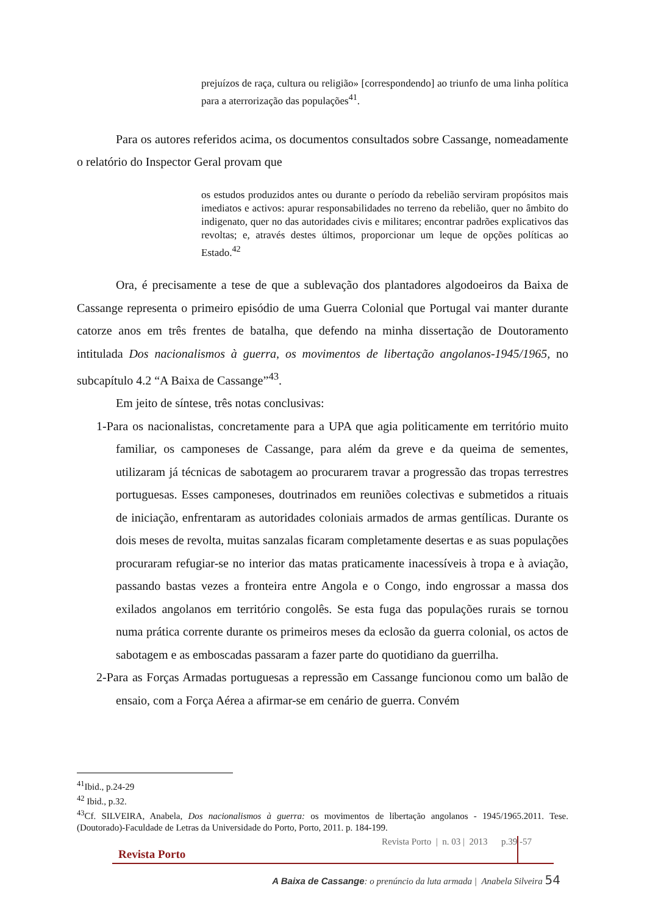prejuízos de raça, cultura ou religião» [correspondendo] ao triunfo de uma linha política para a aterrorização das populações<sup>41</sup>.
Para os autores referidos acima, os documentos consultados sobre Cassange, nomeadamente o relatório do Inspector Geral provam que
os estudos produzidos antes ou durante o período da rebelião serviram propósitos mais imediatos e activos: apurar responsabilidades no terreno da rebelião, quer no âmbito do indigenato, quer no das autoridades civis e militares; encontrar padrões explicativos das revoltas; e, através destes últimos, proporcionar um leque de opções políticas ao Estado.<sup>42</sup>
Ora, é precisamente a tese de que a sublevação dos plantadores algodoeiros da Baixa de Cassange representa o primeiro episódio de uma Guerra Colonial que Portugal vai manter durante catorze anos em três frentes de batalha, que defendo na minha dissertação de Doutoramento intitulada Dos nacionalismos à guerra, os movimentos de libertação angolanos-1945/1965, no subcapítulo 4.2 “A Baixa de Cassange”<sup>43</sup>.
Em jeito de síntese, três notas conclusivas:
1-Para os nacionalistas, concretamente para a UPA que agia politicamente em território muito familiar, os camponeses de Cassange, para além da greve e da queima de sementes, utilizaram já técnicas de sabotagem ao procurarem travar a progressão das tropas terrestres portuguesas. Esses camponeses, doutrinados em reuniões colectivas e submetidos a rituais de iniciação, enfrentaram as autoridades coloniais armados de armas gentílicas. Durante os dois meses de revolta, muitas sanzalas ficaram completamente desertas e as suas populações procuraram refugiar-se no interior das matas praticamente inacessíveis à tropa e à aviação, passando bastas vezes a fronteira entre Angola e o Congo, indo engrossar a massa dos exilados angolanos em território congolês. Se esta fuga das populações rurais se tornou numa prática corrente durante os primeiros meses da eclosão da guerra colonial, os actos de sabotagem e as emboscadas passaram a fazer parte do quotidiano da guerrilha.
2-Para as Forças Armadas portuguesas a repressão em Cassange funcionou como um balão de ensaio, com a Força Aérea a afirmar-se em cenário de guerra. Convém
<sup>41</sup> Ibid., p.24-29
<sup>42</sup> Ibid., p.32.
<sup>43</sup> Cf. SILVEIRA, Anabela, Dos nacionalismos à guerra: os movimentos de libertação angolanos - 1945/1965.2011. Tese. (Doutorado)-Faculdade de Letras da Universidade do Porto, Porto, 2011. p. 184-199.
Revista Porto | n. 03 | 2013 p.39 -57
Revista Porto
A Baixa de Cassange: o prenúncio da luta armada | Anabela Silveira 54